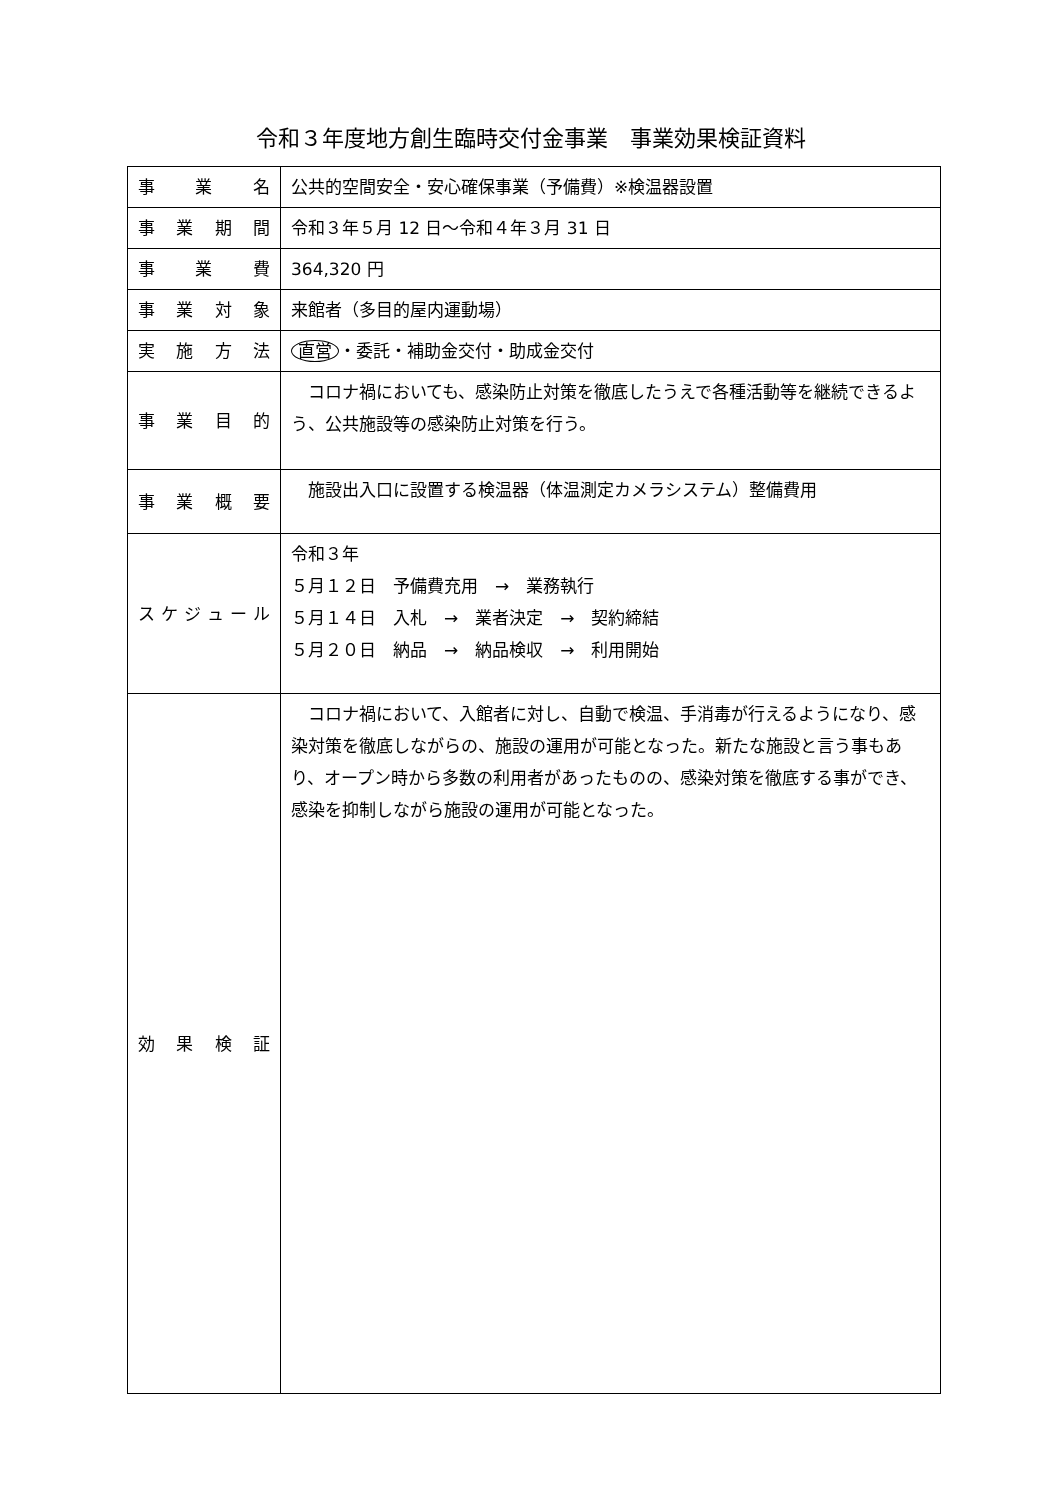令和３年度地方創生臨時交付金事業　事業効果検証資料
| 事 業 名 | 公共的空間安全・安心確保事業（予備費）※検温器設置 |
| 事 業 期 間 | 令和３年５月 12 日～令和４年３月 31 日 |
| 事 業 費 | 364,320 円 |
| 事 業 対 象 | 来館者（多目的屋内運動場） |
| 実 施 方 法 | 直営 ・委託・補助金交付・助成金交付 |
| 事 業 目 的 | コロナ禍においても、感染防止対策を徹底したうえで各種活動等を継続できるよう、公共施設等の感染防止対策を行う。 |
| 事 業 概 要 | 施設出入口に設置する検温器（体温測定カメラシステム）整備費用 |
| スケジュール | 令和３年 ５月１２日 予備費充用 → 業務執行 ５月１４日 入札 → 業者決定 → 契約締結 ５月２０日 納品 → 納品検収 → 利用開始 |
| 効 果 検 証 | コロナ禍において、入館者に対し、自動で検温、手消毒が行えるようになり、感染対策を徹底しながらの、施設の運用が可能となった。新たな施設と言う事もあり、オープン時から多数の利用者があったものの、感染対策を徹底する事ができ、感染を抑制しながら施設の運用が可能となった。 |